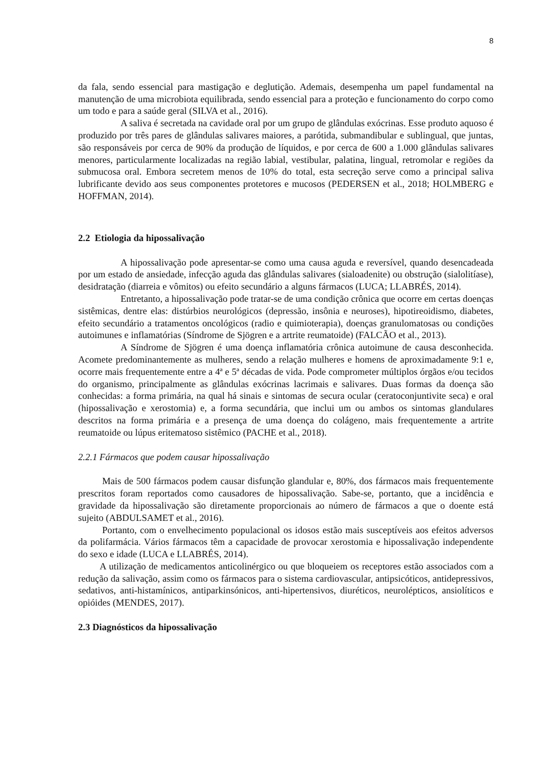8
da fala, sendo essencial para mastigação e deglutição. Ademais, desempenha um papel fundamental na manutenção de uma microbiota equilibrada, sendo essencial para a proteção e funcionamento do corpo como um todo e para a saúde geral (SILVA et al., 2016).
A saliva é secretada na cavidade oral por um grupo de glândulas exócrinas. Esse produto aquoso é produzido por três pares de glândulas salivares maiores, a parótida, submandibular e sublingual, que juntas, são responsáveis por cerca de 90% da produção de líquidos, e por cerca de 600 a 1.000 glândulas salivares menores, particularmente localizadas na região labial, vestibular, palatina, lingual, retromolar e regiões da submucosa oral. Embora secretem menos de 10% do total, esta secreção serve como a principal saliva lubrificante devido aos seus componentes protetores e mucosos (PEDERSEN et al., 2018; HOLMBERG e HOFFMAN, 2014).
2.2 Etiologia da hipossalivação
A hipossalivação pode apresentar-se como uma causa aguda e reversível, quando desencadeada por um estado de ansiedade, infecção aguda das glândulas salivares (sialoadenite) ou obstrução (sialolitíase), desidratação (diarreia e vômitos) ou efeito secundário a alguns fármacos (LUCA; LLABRÉS, 2014).
Entretanto, a hipossalivação pode tratar-se de uma condição crônica que ocorre em certas doenças sistêmicas, dentre elas: distúrbios neurológicos (depressão, insônia e neuroses), hipotireoidismo, diabetes, efeito secundário a tratamentos oncológicos (radio e quimioterapia), doenças granulomatosas ou condições autoimunes e inflamatórias (Síndrome de Sjögren e a artrite reumatoide) (FALCÃO et al., 2013).
A Síndrome de Sjögren é uma doença inflamatória crônica autoimune de causa desconhecida. Acomete predominantemente as mulheres, sendo a relação mulheres e homens de aproximadamente 9:1 e, ocorre mais frequentemente entre a 4ª e 5ª décadas de vida. Pode comprometer múltiplos órgãos e/ou tecidos do organismo, principalmente as glândulas exócrinas lacrimais e salivares. Duas formas da doença são conhecidas: a forma primária, na qual há sinais e sintomas de secura ocular (ceratoconjuntivite seca) e oral (hipossalivação e xerostomia) e, a forma secundária, que inclui um ou ambos os sintomas glandulares descritos na forma primária e a presença de uma doença do colágeno, mais frequentemente a artrite reumatoide ou lúpus eritematoso sistêmico (PACHE et al., 2018).
2.2.1 Fármacos que podem causar hipossalivação
Mais de 500 fármacos podem causar disfunção glandular e, 80%, dos fármacos mais frequentemente prescritos foram reportados como causadores de hipossalivação. Sabe-se, portanto, que a incidência e gravidade da hipossalivação são diretamente proporcionais ao número de fármacos a que o doente está sujeito (ABDULSAMET et al., 2016).
Portanto, com o envelhecimento populacional os idosos estão mais susceptíveis aos efeitos adversos da polifarmácia. Vários fármacos têm a capacidade de provocar xerostomia e hipossalivação independente do sexo e idade (LUCA e LLABRÉS, 2014).
A utilização de medicamentos anticolinérgico ou que bloqueiem os receptores estão associados com a redução da salivação, assim como os fármacos para o sistema cardiovascular, antipsicóticos, antidepressivos, sedativos, anti-histamínicos, antiparkinsónicos, anti-hipertensivos, diuréticos, neurolépticos, ansiolíticos e opióides (MENDES, 2017).
2.3 Diagnósticos da hipossalivação